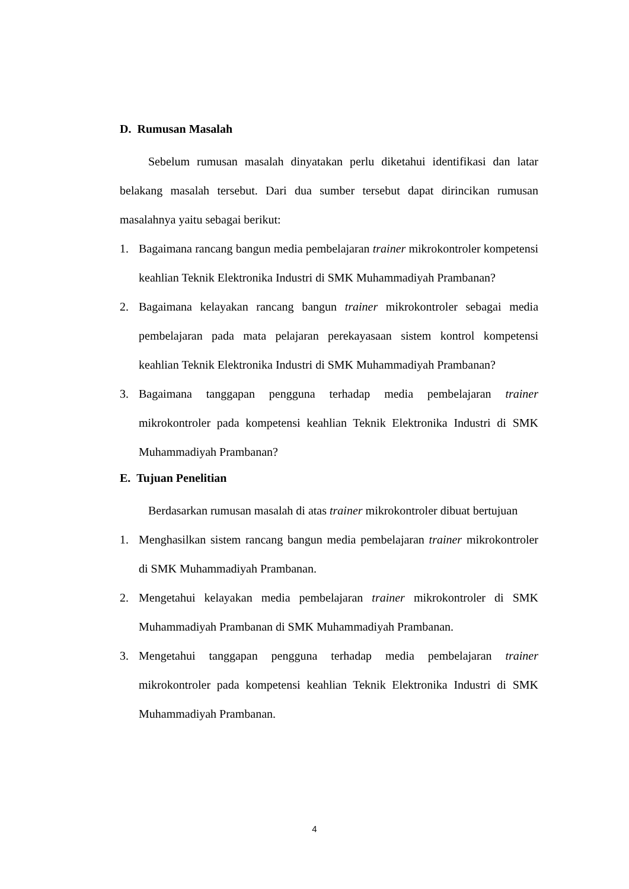D. Rumusan Masalah
Sebelum rumusan masalah dinyatakan perlu diketahui identifikasi dan latar belakang masalah tersebut. Dari dua sumber tersebut dapat dirincikan rumusan masalahnya yaitu sebagai berikut:
1. Bagaimana rancang bangun media pembelajaran trainer mikrokontroler kompetensi keahlian Teknik Elektronika Industri di SMK Muhammadiyah Prambanan?
2. Bagaimana kelayakan rancang bangun trainer mikrokontroler sebagai media pembelajaran pada mata pelajaran perekayasaan sistem kontrol kompetensi keahlian Teknik Elektronika Industri di SMK Muhammadiyah Prambanan?
3. Bagaimana tanggapan pengguna terhadap media pembelajaran trainer mikrokontroler pada kompetensi keahlian Teknik Elektronika Industri di SMK Muhammadiyah Prambanan?
E. Tujuan Penelitian
Berdasarkan rumusan masalah di atas trainer mikrokontroler dibuat bertujuan
1. Menghasilkan sistem rancang bangun media pembelajaran trainer mikrokontroler di SMK Muhammadiyah Prambanan.
2. Mengetahui kelayakan media pembelajaran trainer mikrokontroler di SMK Muhammadiyah Prambanan di SMK Muhammadiyah Prambanan.
3. Mengetahui tanggapan pengguna terhadap media pembelajaran trainer mikrokontroler pada kompetensi keahlian Teknik Elektronika Industri di SMK Muhammadiyah Prambanan.
4